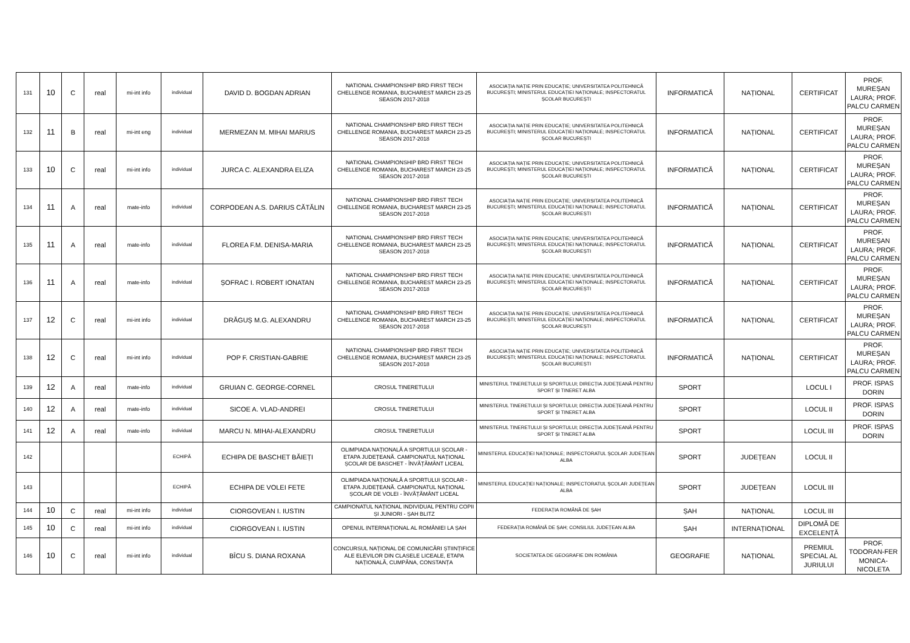| 131 | 10 | C | real | mi-int info | individual | DAVID D. BOGDAN ADRIAN | NATIONAL CHAMPIONSHIP BRD FIRST TECH CHELLENGE ROMANIA, BUCHAREST MARCH 23-25 SEASON 2017-2018 | ASOCIAȚIA NAȚIE PRIN EDUCAȚIE; UNIVERSITATEA POLITEHNICĂ BUCUREȘTI; MINISTERUL EDUCAȚIEI NAȚIONALE; INSPECTORATUL ȘCOLAR BUCUREȘTI | INFORMATICĂ | NAȚIONAL | CERTIFICAT | PROF. MUREȘAN LAURA; PROF. PALCU CARMEN |
| 132 | 11 | B | real | mi-int eng | individual | MERMEZAN M. MIHAI MARIUS | NATIONAL CHAMPIONSHIP BRD FIRST TECH CHELLENGE ROMANIA, BUCHAREST MARCH 23-25 SEASON 2017-2018 | ASOCIAȚIA NAȚIE PRIN EDUCAȚIE; UNIVERSITATEA POLITEHNICĂ BUCUREȘTI; MINISTERUL EDUCAȚIEI NAȚIONALE; INSPECTORATUL ȘCOLAR BUCUREȘTI | INFORMATICĂ | NAȚIONAL | CERTIFICAT | PROF. MUREȘAN LAURA; PROF. PALCU CARMEN |
| 133 | 10 | C | real | mi-int info | individual | JURCA C. ALEXANDRA ELIZA | NATIONAL CHAMPIONSHIP BRD FIRST TECH CHELLENGE ROMANIA, BUCHAREST MARCH 23-25 SEASON 2017-2018 | ASOCIAȚIA NAȚIE PRIN EDUCAȚIE; UNIVERSITATEA POLITEHNICĂ BUCUREȘTI; MINISTERUL EDUCAȚIEI NAȚIONALE; INSPECTORATUL ȘCOLAR BUCUREȘTI | INFORMATICĂ | NAȚIONAL | CERTIFICAT | PROF. MUREȘAN LAURA; PROF. PALCU CARMEN |
| 134 | 11 | A | real | mate-info | individual | CORPODEAN A.S. DARIUS CĂTĂLIN | NATIONAL CHAMPIONSHIP BRD FIRST TECH CHELLENGE ROMANIA, BUCHAREST MARCH 23-25 SEASON 2017-2018 | ASOCIAȚIA NAȚIE PRIN EDUCAȚIE; UNIVERSITATEA POLITEHNICĂ BUCUREȘTI; MINISTERUL EDUCAȚIEI NAȚIONALE; INSPECTORATUL ȘCOLAR BUCUREȘTI | INFORMATICĂ | NAȚIONAL | CERTIFICAT | PROF. MUREȘAN LAURA; PROF. PALCU CARMEN |
| 135 | 11 | A | real | mate-info | individual | FLOREA F.M. DENISA-MARIA | NATIONAL CHAMPIONSHIP BRD FIRST TECH CHELLENGE ROMANIA, BUCHAREST MARCH 23-25 SEASON 2017-2018 | ASOCIAȚIA NAȚIE PRIN EDUCAȚIE; UNIVERSITATEA POLITEHNICĂ BUCUREȘTI; MINISTERUL EDUCAȚIEI NAȚIONALE; INSPECTORATUL ȘCOLAR BUCUREȘTI | INFORMATICĂ | NAȚIONAL | CERTIFICAT | PROF. MUREȘAN LAURA; PROF. PALCU CARMEN |
| 136 | 11 | A | real | mate-info | individual | ȘOFRAC I. ROBERT IONATAN | NATIONAL CHAMPIONSHIP BRD FIRST TECH CHELLENGE ROMANIA, BUCHAREST MARCH 23-25 SEASON 2017-2018 | ASOCIAȚIA NAȚIE PRIN EDUCAȚIE; UNIVERSITATEA POLITEHNICĂ BUCUREȘTI; MINISTERUL EDUCAȚIEI NAȚIONALE; INSPECTORATUL ȘCOLAR BUCUREȘTI | INFORMATICĂ | NAȚIONAL | CERTIFICAT | PROF. MUREȘAN LAURA; PROF. PALCU CARMEN |
| 137 | 12 | C | real | mi-int info | individual | DRĂGUȘ M.G. ALEXANDRU | NATIONAL CHAMPIONSHIP BRD FIRST TECH CHELLENGE ROMANIA, BUCHAREST MARCH 23-25 SEASON 2017-2018 | ASOCIAȚIA NAȚIE PRIN EDUCAȚIE; UNIVERSITATEA POLITEHNICĂ BUCUREȘTI; MINISTERUL EDUCAȚIEI NAȚIONALE; INSPECTORATUL ȘCOLAR BUCUREȘTI | INFORMATICĂ | NAȚIONAL | CERTIFICAT | PROF. MUREȘAN LAURA; PROF. PALCU CARMEN |
| 138 | 12 | C | real | mi-int info | individual | POP F. CRISTIAN-GABRIE | NATIONAL CHAMPIONSHIP BRD FIRST TECH CHELLENGE ROMANIA, BUCHAREST MARCH 23-25 SEASON 2017-2018 | ASOCIAȚIA NAȚIE PRIN EDUCAȚIE; UNIVERSITATEA POLITEHNICĂ BUCUREȘTI; MINISTERUL EDUCAȚIEI NAȚIONALE; INSPECTORATUL ȘCOLAR BUCUREȘTI | INFORMATICĂ | NAȚIONAL | CERTIFICAT | PROF. MUREȘAN LAURA; PROF. PALCU CARMEN |
| 139 | 12 | A | real | mate-info | individual | GRUIAN C. GEORGE-CORNEL | CROSUL TINERETULUI | MINISTERUL TINERETULUI ȘI SPORTULUI; DIRECȚIA JUDEȚEANĂ PENTRU SPORT ȘI TINERET ALBA | SPORT | | LOCUL I | PROF. ISPAS DORIN |
| 140 | 12 | A | real | mate-info | individual | SICOE A. VLAD-ANDREI | CROSUL TINERETULUI | MINISTERUL TINERETULUI ȘI SPORTULUI; DIRECȚIA JUDEȚEANĂ PENTRU SPORT ȘI TINERET ALBA | SPORT | | LOCUL II | PROF. ISPAS DORIN |
| 141 | 12 | A | real | mate-info | individual | MARCU N. MIHAI-ALEXANDRU | CROSUL TINERETULUI | MINISTERUL TINERETULUI ȘI SPORTULUI; DIRECȚIA JUDEȚEANĂ PENTRU SPORT ȘI TINERET ALBA | SPORT | | LOCUL III | PROF. ISPAS DORIN |
| 142 | | | | | ECHIPĂ | ECHIPA DE BASCHET BĂIEȚI | OLIMPIADA NAȚIONALĂ A SPORTULUI ȘCOLAR - ETAPA JUDEȚEANĂ. CAMPIONATUL NAȚIONAL ȘCOLAR DE BASCHET - ÎNVĂȚĂMÂNT LICEAL | MINISTERUL EDUCAȚIEI NAȚIONALE; INSPECTORATUL ȘCOLAR JUDEȚEAN ALBA | SPORT | JUDEȚEAN | LOCUL II | |
| 143 | | | | | ECHIPĂ | ECHIPA DE VOLEI FETE | OLIMPIADA NAȚIONALĂ A SPORTULUI ȘCOLAR - ETAPA JUDEȚEANĂ. CAMPIONATUL NAȚIONAL ȘCOLAR DE VOLEI - ÎNVĂȚĂMÂNT LICEAL | MINISTERUL EDUCAȚIEI NAȚIONALE; INSPECTORATUL ȘCOLAR JUDEȚEAN ALBA | SPORT | JUDEȚEAN | LOCUL III | |
| 144 | 10 | C | real | mi-int info | individual | CIORGOVEAN I. IUSTIN | CAMPIONATUL NAȚIONAL INDIVIDUAL PENTRU COPII ȘI JUNIORI - ȘAH BLITZ | FEDERAȚIA ROMÂNĂ DE ȘAH | ȘAH | NAȚIONAL | LOCUL III | |
| 145 | 10 | C | real | mi-int info | individual | CIORGOVEAN I. IUSTIN | OPENUL INTERNAȚIONAL AL ROMÂNIEI LA ȘAH | FEDERAȚIA ROMÂNĂ DE ȘAH; CONSILIUL JUDEȚEAN ALBA | ȘAH | INTERNAȚIONAL | DIPLOMĂ DE EXCELENȚĂ | |
| 146 | 10 | C | real | mi-int info | individual | BÎCU S. DIANA ROXANA | CONCURSUL NAȚIONAL DE COMUNICĂRI ȘTIINȚIFICE ALE ELEVILOR DIN CLASELE LICEALE, ETAPA NAȚIONALĂ, CUMPĂNA, CONSTANȚA | SOCIETATEA DE GEOGRAFIE DIN ROMÂNIA | GEOGRAFIE | NAȚIONAL | PREMIUL SPECIAL AL JURIULUI | PROF. TODORAN-FER MONICA-NICOLETA |